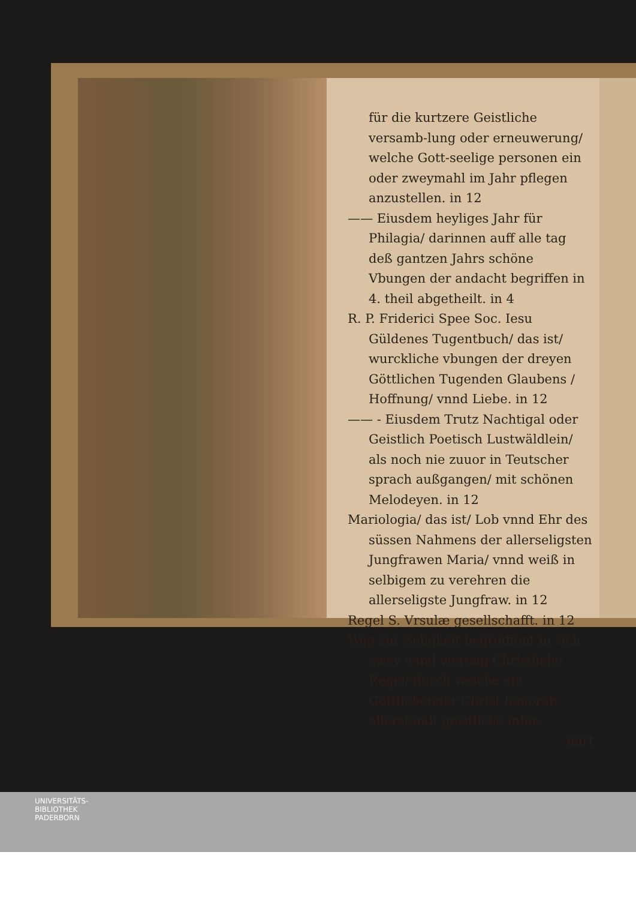für die kurtzere Geistliche versamb-lung oder erneuwerung/ welche Gott-seelige personen ein oder zweymahl im Jahr pflegen anzustellen. in 12
—— Eiusdem heyliges Jahr für Philagia/ darinnen auff alle tag deß gantzen Jahrs schöne Vbungen der andacht begriffen in 4. theil abgetheilt. in 4
R. P. Friderici Spee Soc. Iesu Güldenes Tugentbuch/ das ist/ wurckliche vbungen der dreyen Göttlichen Tugenden Glaubens / Hoffnung/ vnnd Liebe. in 12
—— - Eiusdem Trutz Nachtigal oder Geistlich Poetisch Lustwäldlein/ als noch nie zuuor in Teutscher sprach außgangen/ mit schönen Melodeyen. in 12
Mariologia/ das ist/ Lob vnnd Ehr des süssen Nahmens der allerseligsten Jungfrawen Maria/ vnnd weiß in selbigem zu verehren die allerseligste Jungfraw. in 12
Regel S. Vrsulæ gesellschafft. in 12
Weg zur Seligkeit begreiffent in sich zwey vnnd viertzig Christliche Regel/ durch welche ein Gottliebender Christ beuorab allerstandt geistliche infor-
mirt
UNIVERSITÄTS-
BIBLIOTHEK
PADERBORN